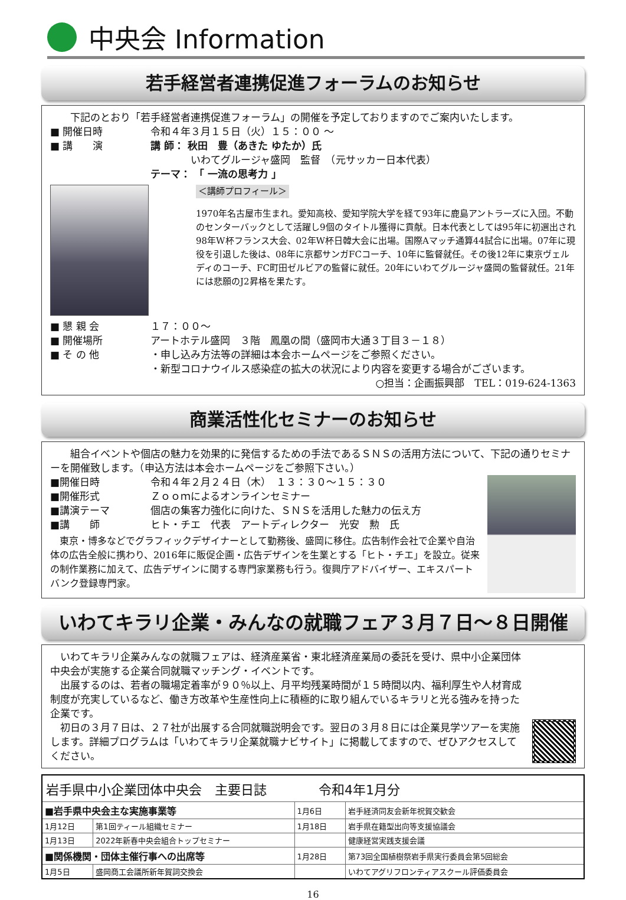中央会 Information
若手経営者連携促進フォーラムのお知らせ
下記のとおり「若手経営者連携促進フォーラム」の開催を予定しておりますのでご案内いたします。
■ 開催日時 令和４年３月１５日（火）１５：００ ～
■ 講　　演 講 師： 秋田　豊（あきた ゆたか）氏
　　　　いわてグルージャ盛岡　監督　（元サッカー日本代表）
テーマ： 「 一流の思考力 」
＜講師プロフィール＞
1970年名古屋市生まれ。愛知高校、愛知学院大学を経て93年に鹿島アントラーズに入団。不動のセンターバックとして活躍し9個のタイトル獲得に貢献。日本代表としては95年に初選出され98年W杯フランス大会、02年W杯日韓大会に出場。国際Aマッチ通算44試合に出場。07年に現役を引退した後は、08年に京都サンガFCコーチ、10年に監督就任。その後12年に東京ヴェルディのコーチ、FC町田ゼルビアの監督に就任。20年にいわてグルージャ盛岡の監督就任。21年には悲願のJ2昇格を果たす。
■ 懇 親 会 １７：００～
■ 開催場所 アートホテル盛岡　３階　鳳凰の間（盛岡市大通３丁目３－１８）
■ そ の 他 ・申し込み方法等の詳細は本会ホームページをご参照ください。
・新型コロナウイルス感染症の拡大の状況により内容を変更する場合がございます。
○担当：企画振興部　TEL：019-624-1363
商業活性化セミナーのお知らせ
組合イベントや個店の魅力を効果的に発信するための手法であるＳＮＳの活用方法について、下記の通りセミナーを開催致します。（申込方法は本会ホームページをご参照下さい。）
■開催日時 令和４年２月２４日（木）　１３：３０～１５：３０
■開催形式 Ｚｏｏｍによるオンラインセミナー
■講演テーマ 個店の集客力強化に向けた、ＳＮＳを活用した魅力の伝え方
■講　　師 ヒト・チエ　代表　アートディレクター　光安　勲　氏
東京・博多などでグラフィックデザイナーとして勤務後、盛岡に移住。広告制作会社で企業や自治体の広告全般に携わり、2016年に販促企画・広告デザインを生業とする「ヒト・チエ」を設立。従来の制作業務に加えて、広告デザインに関する専門家業務も行う。復興庁アドバイザー、エキスパートバンク登録専門家。
いわてキラリ企業・みんなの就職フェア３月７日～８日開催
いわてキラリ企業みんなの就職フェアは、経済産業省・東北経済産業局の委託を受け、県中小企業団体中央会が実施する企業合同就職マッチング・イベントです。
出展するのは、若者の職場定着率が９０％以上、月平均残業時間が１５時間以内、福利厚生や人材育成制度が充実しているなど、働き方改革や生産性向上に積極的に取り組んでいるキラリと光る強みを持った企業です。
初日の３月７日は、２７社が出展する合同就職説明会です。翌日の３月８日には企業見学ツアーを実施します。詳細プログラムは「いわてキラリ企業就職ナビサイト」に掲載してますので、ぜひアクセスしてください。
| 岩手県中小企業団体中央会 主要日誌 令和4年1月分 | | | |
| --- | --- | --- | --- |
| ■岩手県中央会主な実施事業等 | | 1月6日 | 岩手経済同友会新年祝賀交歓会 |
| 1月12日 | 第1回ティール組織セミナー | 1月18日 | 岩手県在籍型出向等支援協議会 |
| 1月13日 | 2022年新春中央会組合トップセミナー | | 健康経営実践支援会議 |
| ■関係機関・団体主催行事への出席等 | | 1月28日 | 第73回全国植樹祭岩手県実行委員会第5回総会 |
| 1月5日 | 盛岡商工会議所新年賀詞交換会 | | いわてアグリフロンティアスクール評価委員会 |
16